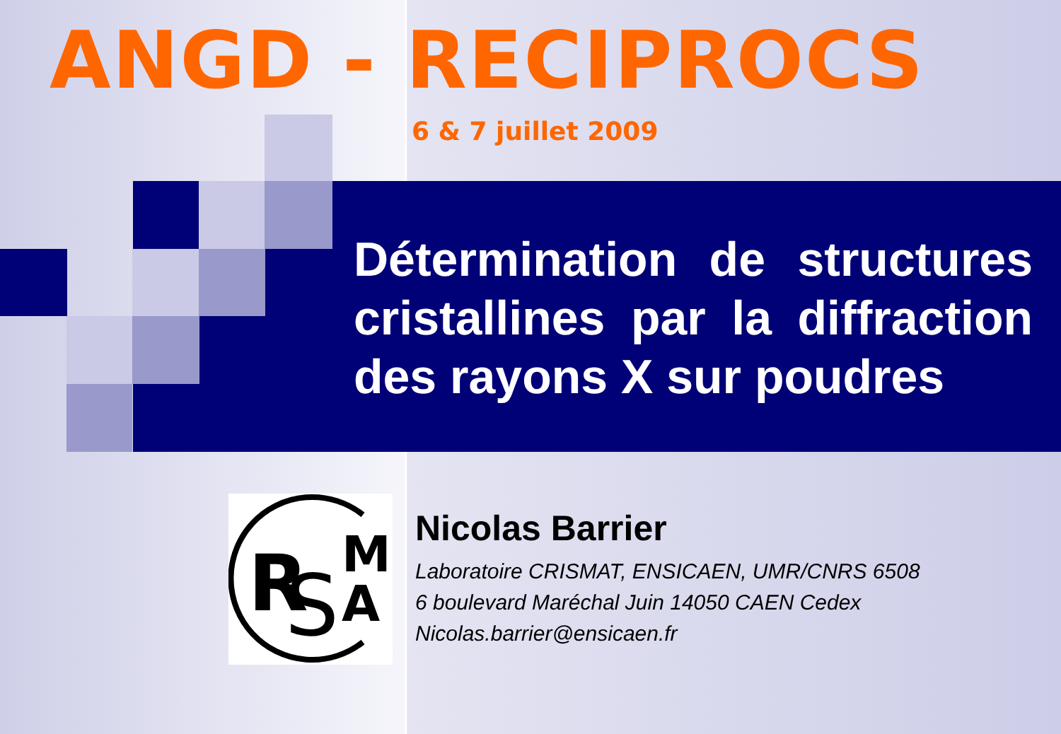ANGD - RECIPROCS
6 & 7 juillet 2009
Détermination de structures cristallines par la diffraction des rayons X sur poudres
R
S
M
A
Nicolas Barrier
Laboratoire CRISMAT, ENSICAEN, UMR/CNRS 6508
6 boulevard Maréchal Juin 14050 CAEN Cedex
Nicolas.barrier@ensicaen.fr